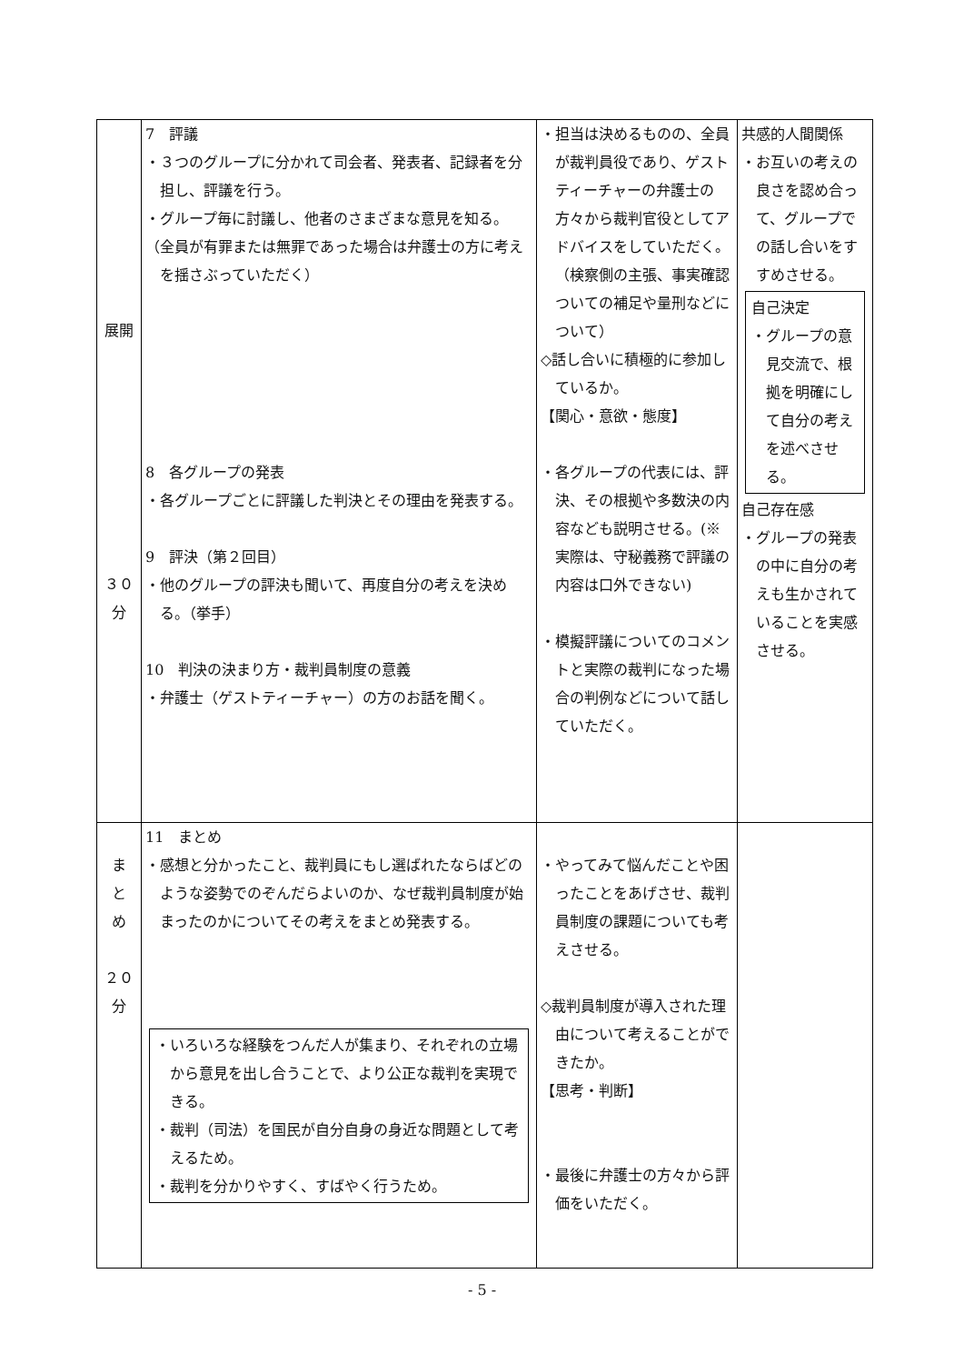| 展開 ３０ 分 | 7 評議 ・３つのグループに分かれて司会者、発表者、記録者を分担し、評議を行う。 ・グループ毎に討議し、他者のさまざまな意見を知る。 （全員が有罪または無罪であった場合は弁護士の方に考えを揺さぶっていただく） 8 各グループの発表 ・各グループごとに評議した判決とその理由を発表する。 9 評決（第２回目） ・他のグループの評決も聞いて、再度自分の考えを決める。（挙手） 10 判決の決まり方・裁判員制度の意義 ・弁護士（ゲストティーチャー）の方のお話を聞く。 | ・担当は決めるものの、全員が裁判員役であり、ゲストティーチャーの弁護士の方々から裁判官役としてアドバイスをしていただく。（検察側の主張、事実確認ついての補足や量刑などについて） ◇話し合いに積極的に参加しているか。 【関心・意欲・態度】 ・各グループの代表には、評決、その根拠や多数決の内容なども説明させる。(※実際は、守秘義務で評議の内容は口外できない) ・模擬評議についてのコメントと実際の裁判になった場合の判例などについて話していただく。 | 共感的人間関係 ・お互いの考えの良さを認め合って、グループでの話し合いをすすめさせる。 自己決定 ・グループの意見交流で、根拠を明確にして自分の考えを述べさせる。 自己存在感 ・グループの発表の中に自分の考えも生かされていることを実感させる。 |
| ま と め ２０ 分 | 11 まとめ ・感想と分かったこと、裁判員にもし選ばれたならばどのような姿勢でのぞんだらよいのか、なぜ裁判員制度が始まったのかについてその考えをまとめ発表する。 ・いろいろな経験をつんだ人が集まり、それぞれの立場から意見を出し合うことで、より公正な裁判を実現できる。 ・裁判（司法）を国民が自分自身の身近な問題として考えるため。 ・裁判を分かりやすく、すばやく行うため。 | ・やってみて悩んだことや困ったことをあげさせ、裁判員制度の課題についても考えさせる。 ◇裁判員制度が導入された理由について考えることができたか。 【思考・判断】 ・最後に弁護士の方々から評価をいただく。 | |
- 5 -